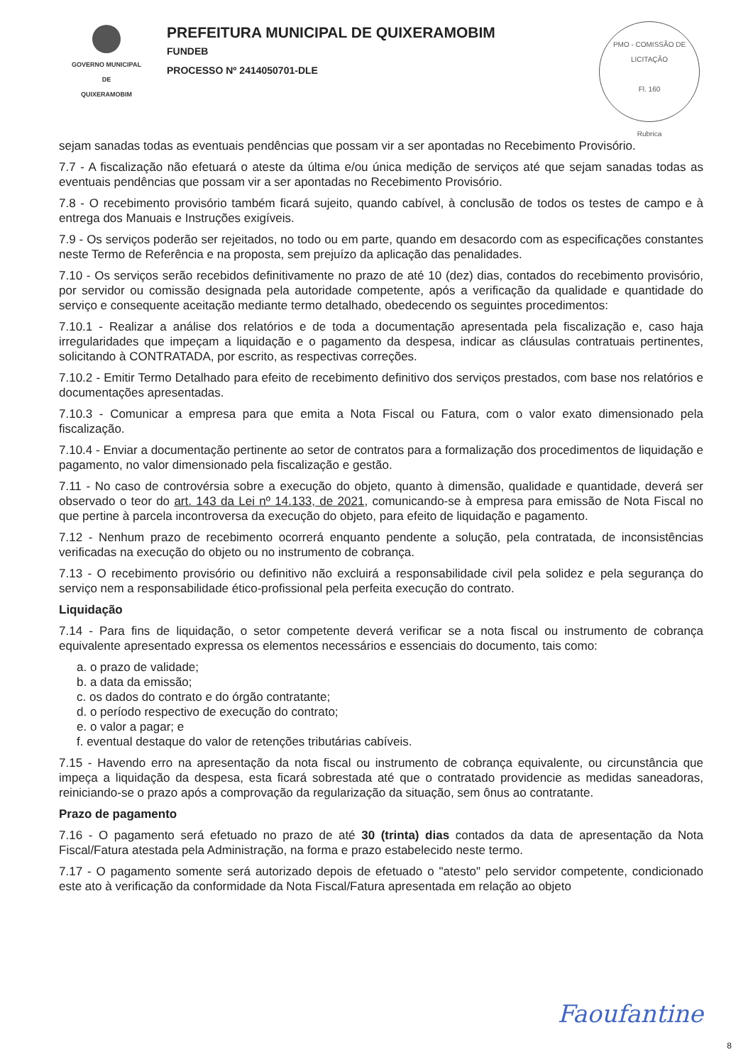GOVERNO MUNICIPAL DE
QUIXERAMOBIM
PREFEITURA MUNICIPAL DE QUIXERAMOBIM
FUNDEB
PROCESSO Nº 2414050701-DLE
PMO - COMISSÃO DE LICITAÇÃO
Fl. 160
Rubrica
sejam sanadas todas as eventuais pendências que possam vir a ser apontadas no Recebimento Provisório.
7.7 - A fiscalização não efetuará o ateste da última e/ou única medição de serviços até que sejam sanadas todas as eventuais pendências que possam vir a ser apontadas no Recebimento Provisório.
7.8 - O recebimento provisório também ficará sujeito, quando cabível, à conclusão de todos os testes de campo e à entrega dos Manuais e Instruções exigíveis.
7.9 - Os serviços poderão ser rejeitados, no todo ou em parte, quando em desacordo com as especificações constantes neste Termo de Referência e na proposta, sem prejuízo da aplicação das penalidades.
7.10 - Os serviços serão recebidos definitivamente no prazo de até 10 (dez) dias, contados do recebimento provisório, por servidor ou comissão designada pela autoridade competente, após a verificação da qualidade e quantidade do serviço e consequente aceitação mediante termo detalhado, obedecendo os seguintes procedimentos:
7.10.1 - Realizar a análise dos relatórios e de toda a documentação apresentada pela fiscalização e, caso haja irregularidades que impeçam a liquidação e o pagamento da despesa, indicar as cláusulas contratuais pertinentes, solicitando à CONTRATADA, por escrito, as respectivas correções.
7.10.2 - Emitir Termo Detalhado para efeito de recebimento definitivo dos serviços prestados, com base nos relatórios e documentações apresentadas.
7.10.3 - Comunicar a empresa para que emita a Nota Fiscal ou Fatura, com o valor exato dimensionado pela fiscalização.
7.10.4 - Enviar a documentação pertinente ao setor de contratos para a formalização dos procedimentos de liquidação e pagamento, no valor dimensionado pela fiscalização e gestão.
7.11 - No caso de controvérsia sobre a execução do objeto, quanto à dimensão, qualidade e quantidade, deverá ser observado o teor do art. 143 da Lei nº 14.133, de 2021, comunicando-se à empresa para emissão de Nota Fiscal no que pertine à parcela incontroversa da execução do objeto, para efeito de liquidação e pagamento.
7.12 - Nenhum prazo de recebimento ocorrerá enquanto pendente a solução, pela contratada, de inconsistências verificadas na execução do objeto ou no instrumento de cobrança.
7.13 - O recebimento provisório ou definitivo não excluirá a responsabilidade civil pela solidez e pela segurança do serviço nem a responsabilidade ético-profissional pela perfeita execução do contrato.
Liquidação
7.14 - Para fins de liquidação, o setor competente deverá verificar se a nota fiscal ou instrumento de cobrança equivalente apresentado expressa os elementos necessários e essenciais do documento, tais como:
a. o prazo de validade;
b. a data da emissão;
c. os dados do contrato e do órgão contratante;
d. o período respectivo de execução do contrato;
e. o valor a pagar; e
f. eventual destaque do valor de retenções tributárias cabíveis.
7.15 - Havendo erro na apresentação da nota fiscal ou instrumento de cobrança equivalente, ou circunstância que impeça a liquidação da despesa, esta ficará sobrestada até que o contratado providencie as medidas saneadoras, reiniciando-se o prazo após a comprovação da regularização da situação, sem ônus ao contratante.
Prazo de pagamento
7.16 - O pagamento será efetuado no prazo de até 30 (trinta) dias contados da data de apresentação da Nota Fiscal/Fatura atestada pela Administração, na forma e prazo estabelecido neste termo.
7.17 - O pagamento somente será autorizado depois de efetuado o "atesto" pelo servidor competente, condicionado este ato à verificação da conformidade da Nota Fiscal/Fatura apresentada em relação ao objeto
Faoufantine
8